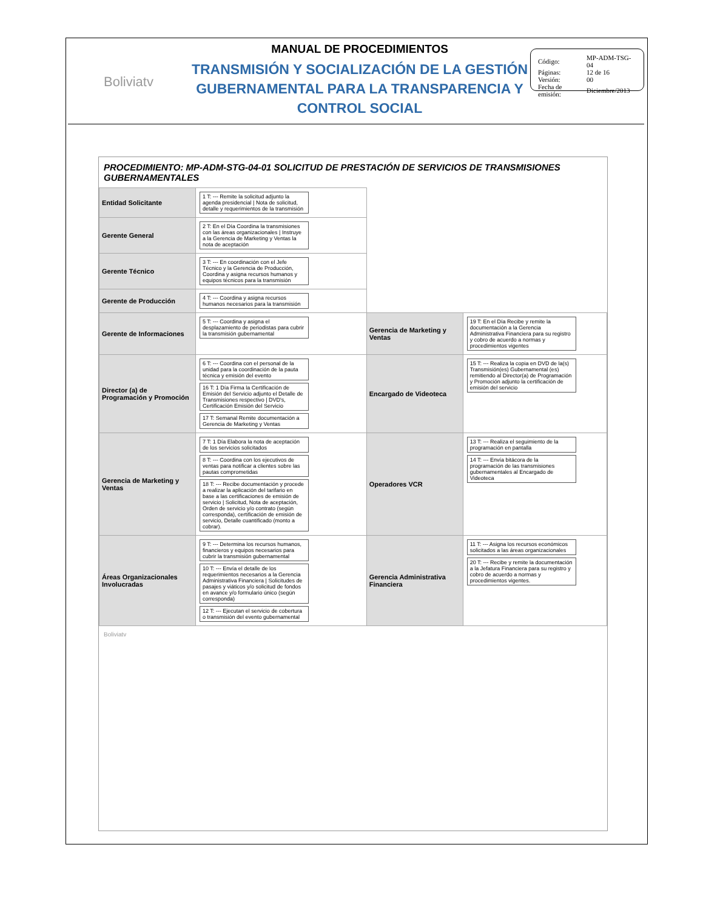Boliviatv
MANUAL DE PROCEDIMIENTOS
TRANSMISIÓN Y SOCIALIZACIÓN DE LA GESTIÓN GUBERNAMENTAL PARA LA TRANSPARENCIA Y CONTROL SOCIAL
| Código: | MP-ADM-TSG-04 |
| Páginas: | 12 de 16 |
| Versión: | 00 |
| Fecha de emisión: | Diciembre/2013 |
PROCEDIMIENTO: MP-ADM-STG-04-01 SOLICITUD DE PRESTACIÓN DE SERVICIOS DE TRANSMISIONES GUBERNAMENTALES
| Entidad Solicitante | 1 T: --- Remite la solicitud adjunto la agenda presidencial / Nota de solicitud, detalle y requerimientos de la transmisión | | |
| Gerente General | 2 T: En el Día Coordina la transmisiones con las áreas organizacionales / Instruye a la Gerencia de Marketing y Ventas la nota de aceptación | | |
| Gerente Técnico | 3 T: --- En coordinación con el Jefe Técnico y la Gerencia de Producción, Coordina y asigna recursos humanos y equipos técnicos para la transmisión | | |
| Gerente de Producción | 4 T: --- Coordina y asigna recursos humanos necesarios para la transmisión | | |
| Gerente de Informaciones | 5 T: --- Coordina y asigna el desplazamiento de periodistas para cubrir la transmisión gubernamental | Gerencia de Marketing y Ventas | 19 T: En el Día Recibe y remite la documentación a la Gerencia Administrativa Financiera para su registro y cobro de acuerdo a normas y procedimientos vigentes |
| Director (a) de Programación y Promoción | 6 T: --- Coordina con el personal de la unidad para la coordinación de la pauta técnica y emisión del evento 16 T: 1 Día Firma la Certificación de Emisión del Servicio adjunto el Detalle de Transmisiones respectivo / DVD's, Certificación Emisión del Servicio 17 T: Semanal Remite documentación a Gerencia de Marketing y Ventas | Encargado de Videoteca | 15 T: --- Realiza la copia en DVD de la(s) Transmisión(es) Gubernamental (es) remitiendo al Director(a) de Programación y Promoción adjunto la certificación de emisión del servicio |
| Gerencia de Marketing y Ventas | 7 T: 1 Día Elabora la nota de aceptación de los servicios solicitados 8 T: --- Coordina con los ejecutivos de ventas para notificar a clientes sobre las pautas comprometidas 18 T: --- Recibe documentación y procede a realizar la aplicación del tarifario en base a las certificaciones de emisión de servicio / Solicitud, Nota de aceptación, Orden de servicio y/o contrato (según corresponda), certificación de emisión de servicio, Detalle cuantificado (monto a cobrar). | Operadores VCR | 13 T: --- Realiza el seguimiento de la programación en pantalla 14 T: --- Envía bitácora de la programación de las transmisiones gubernamentales al Encargado de Videoteca |
| Áreas Organizacionales Involucradas | 9 T: --- Determina los recursos humanos, financieros y equipos necesarios para cubrir la transmisión gubernamental 10 T: --- Envía el detalle de los requerimientos necesarios a la Gerencia Administrativa Financiera / Solicitudes de pasajes y viáticos y/o solicitud de fondos en avance y/o formulario único (según corresponda) 12 T: --- Ejecutan el servicio de cobertura o transmisión del evento gubernamental | Gerencia Administrativa Financiera | 11 T: --- Asigna los recursos económicos solicitados a las áreas organizacionales 20 T: --- Recibe y remite la documentación a la Jefatura Financiera para su registro y cobro de acuerdo a normas y procedimientos vigentes. |
Boliviatv